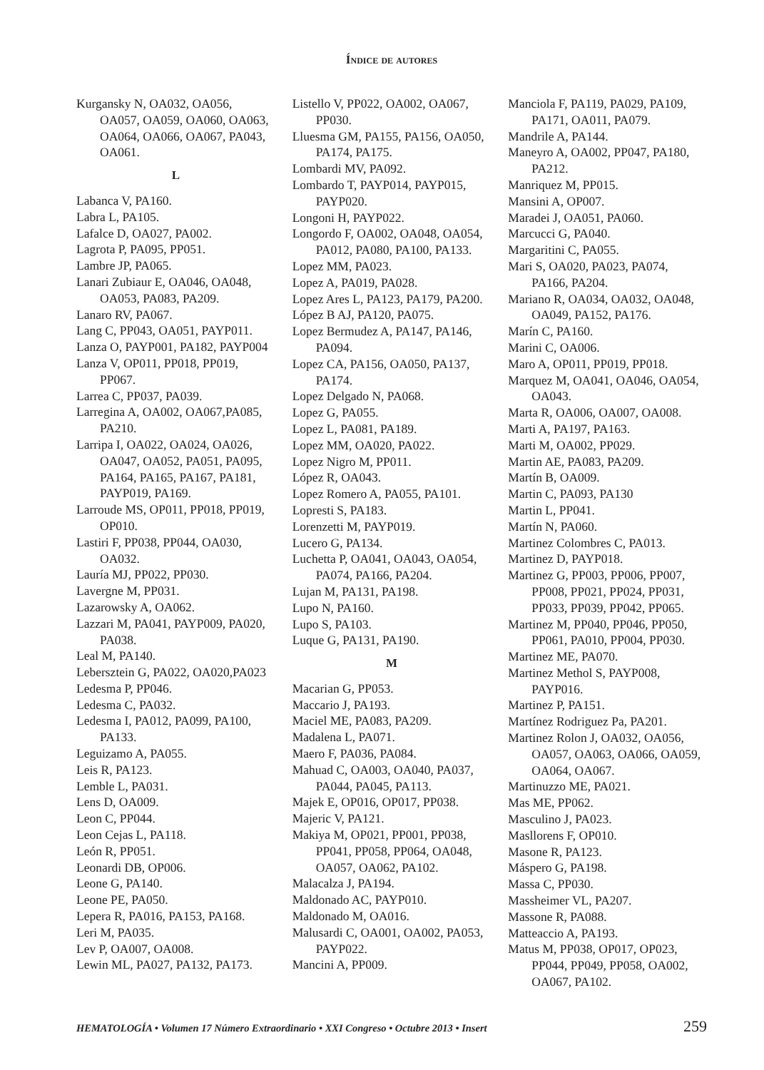Índice de autores
Kurgansky N, OA032, OA056, OA057, OA059, OA060, OA063, OA064, OA066, OA067, PA043, OA061.
L
Labanca V, PA160.
Labra L, PA105.
Lafalce D, OA027, PA002.
Lagrota P, PA095, PP051.
Lambre JP, PA065.
Lanari Zubiaur E, OA046, OA048, OA053, PA083, PA209.
Lanaro RV, PA067.
Lang C, PP043, OA051, PAYP011.
Lanza O, PAYP001, PA182, PAYP004
Lanza V, OP011, PP018, PP019, PP067.
Larrea C, PP037, PA039.
Larregina A, OA002, OA067,PA085, PA210.
Larripa I, OA022, OA024, OA026, OA047, OA052, PA051, PA095, PA164, PA165, PA167, PA181, PAYP019, PA169.
Larroude MS, OP011, PP018, PP019, OP010.
Lastiri F, PP038, PP044, OA030, OA032.
Lauría MJ, PP022, PP030.
Lavergne M, PP031.
Lazarowsky A, OA062.
Lazzari M, PA041, PAYP009, PA020, PA038.
Leal M, PA140.
Lebersztein G, PA022, OA020,PA023
Ledesma P, PP046.
Ledesma C, PA032.
Ledesma I, PA012, PA099, PA100, PA133.
Leguizamo A, PA055.
Leis R, PA123.
Lemble L, PA031.
Lens D, OA009.
Leon C, PP044.
Leon Cejas L, PA118.
León R, PP051.
Leonardi DB, OP006.
Leone G, PA140.
Leone PE, PA050.
Lepera R, PA016, PA153, PA168.
Leri M, PA035.
Lev P, OA007, OA008.
Lewin ML, PA027, PA132, PA173.
Listello V, PP022, OA002, OA067, PP030.
Lluesma GM, PA155, PA156, OA050, PA174, PA175.
Lombardi MV, PA092.
Lombardo T, PAYP014, PAYP015, PAYP020.
Longoni H, PAYP022.
Longordo F, OA002, OA048, OA054, PA012, PA080, PA100, PA133.
Lopez MM, PA023.
Lopez A, PA019, PA028.
Lopez Ares L, PA123, PA179, PA200.
López B AJ, PA120, PA075.
Lopez Bermudez A, PA147, PA146, PA094.
Lopez CA, PA156, OA050, PA137, PA174.
Lopez Delgado N, PA068.
Lopez G, PA055.
Lopez L, PA081, PA189.
Lopez MM, OA020, PA022.
Lopez Nigro M, PP011.
López R, OA043.
Lopez Romero A, PA055, PA101.
Lopresti S, PA183.
Lorenzetti M, PAYP019.
Lucero G, PA134.
Luchetta P, OA041, OA043, OA054, PA074, PA166, PA204.
Lujan M, PA131, PA198.
Lupo N, PA160.
Lupo S, PA103.
Luque G, PA131, PA190.
M
Macarian G, PP053.
Maccario J, PA193.
Maciel ME, PA083, PA209.
Madalena L, PA071.
Maero F, PA036, PA084.
Mahuad C, OA003, OA040, PA037, PA044, PA045, PA113.
Majek E, OP016, OP017, PP038.
Majeric V, PA121.
Makiya M, OP021, PP001, PP038, PP041, PP058, PP064, OA048, OA057, OA062, PA102.
Malacalza J, PA194.
Maldonado AC, PAYP010.
Maldonado M, OA016.
Malusardi C, OA001, OA002, PA053, PAYP022.
Mancini A, PP009.
Manciola F, PA119, PA029, PA109, PA171, OA011, PA079.
Mandrile A, PA144.
Maneyro A, OA002, PP047, PA180, PA212.
Manriquez M, PP015.
Mansini A, OP007.
Maradei J, OA051, PA060.
Marcucci G, PA040.
Margaritini C, PA055.
Mari S, OA020, PA023, PA074, PA166, PA204.
Mariano R, OA034, OA032, OA048, OA049, PA152, PA176.
Marín C, PA160.
Marini C, OA006.
Maro A, OP011, PP019, PP018.
Marquez M, OA041, OA046, OA054, OA043.
Marta R, OA006, OA007, OA008.
Marti A, PA197, PA163.
Marti M, OA002, PP029.
Martin AE, PA083, PA209.
Martín B, OA009.
Martin C, PA093, PA130
Martin L, PP041.
Martín N, PA060.
Martinez Colombres C, PA013.
Martinez D, PAYP018.
Martinez G, PP003, PP006, PP007, PP008, PP021, PP024, PP031, PP033, PP039, PP042, PP065.
Martinez M, PP040, PP046, PP050, PP061, PA010, PP004, PP030.
Martinez ME, PA070.
Martinez Methol S, PAYP008, PAYP016.
Martinez P, PA151.
Martínez Rodriguez Pa, PA201.
Martinez Rolon J, OA032, OA056, OA057, OA063, OA066, OA059, OA064, OA067.
Martinuzzo ME, PA021.
Mas ME, PP062.
Masculino J, PA023.
Masllorens F, OP010.
Masone R, PA123.
Máspero G, PA198.
Massa C, PP030.
Massheimer VL, PA207.
Massone R, PA088.
Matteaccio A, PA193.
Matus M, PP038, OP017, OP023, PP044, PP049, PP058, OA002, OA067, PA102.
HEMATOLOGÍA • Volumen 17 Número Extraordinario • XXI Congreso • Octubre 2013 • Insert 259